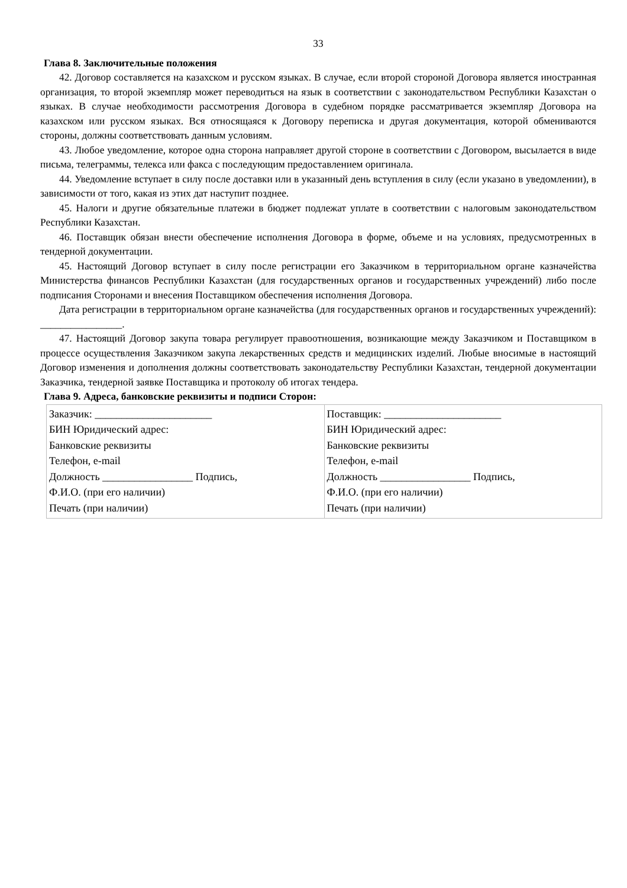33
Глава 8. Заключительные положения
42. Договор составляется на казахском и русском языках. В случае, если второй стороной Договора является иностранная организация, то второй экземпляр может переводиться на язык в соответствии с законодательством Республики Казахстан о языках. В случае необходимости рассмотрения Договора в судебном порядке рассматривается экземпляр Договора на казахском или русском языках. Вся относящаяся к Договору переписка и другая документация, которой обмениваются стороны, должны соответствовать данным условиям.
43. Любое уведомление, которое одна сторона направляет другой стороне в соответствии с Договором, высылается в виде письма, телеграммы, телекса или факса с последующим предоставлением оригинала.
44. Уведомление вступает в силу после доставки или в указанный день вступления в силу (если указано в уведомлении), в зависимости от того, какая из этих дат наступит позднее.
45. Налоги и другие обязательные платежи в бюджет подлежат уплате в соответствии с налоговым законодательством Республики Казахстан.
46. Поставщик обязан внести обеспечение исполнения Договора в форме, объеме и на условиях, предусмотренных в тендерной документации.
45. Настоящий Договор вступает в силу после регистрации его Заказчиком в территориальном органе казначейства Министерства финансов Республики Казахстан (для государственных органов и государственных учреждений) либо после подписания Сторонами и внесения Поставщиком обеспечения исполнения Договора.
Дата регистрации в территориальном органе казначейства (для государственных органов и государственных учреждений): ________________.
47. Настоящий Договор закупа товара регулирует правоотношения, возникающие между Заказчиком и Поставщиком в процессе осуществления Заказчиком закупа лекарственных средств и медицинских изделий. Любые вносимые в настоящий Договор изменения и дополнения должны соответствовать законодательству Республики Казахстан, тендерной документации Заказчика, тендерной заявке Поставщика и протоколу об итогах тендера.
Глава 9. Адреса, банковские реквизиты и подписи Сторон:
| Заказчик: ______________________ БИН Юридический адрес: Банковские реквизиты Телефон, e-mail Должность _________________ Подпись, Ф.И.О. (при его наличии) Печать (при наличии) | Поставщик: ______________________ БИН Юридический адрес: Банковские реквизиты Телефон, e-mail Должность _________________ Подпись, Ф.И.О. (при его наличии) Печать (при наличии) |